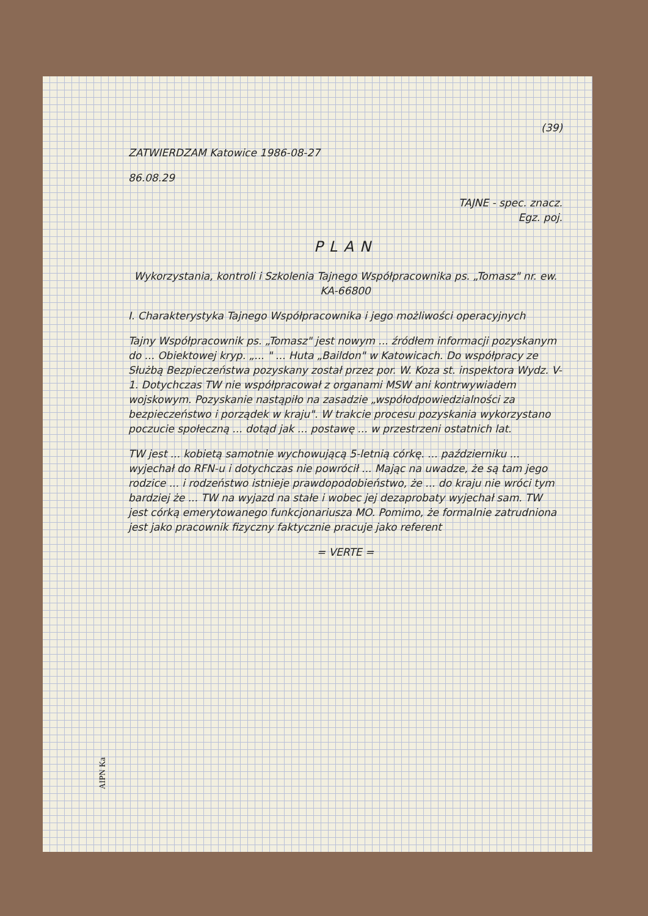(39)
ZATWIERDZAM Katowice 1986-08-27
86.08.29
TAJNE - spec. znacz.
Egz. poj.
PLAN
Wykorzystania, kontroli i Szkolenia Tajnego Współpracownika ps. „Tomasz" nr. ew. KA-66800
I. Charakterystyka Tajnego Współpracownika i jego możliwości operacyjnych
Tajny Współpracownik ps. „Tomasz" jest nowym ... źródłem informacji pozyskanym do ... Obiektowej kryp. „... " ... Huta „Baildon" w Katowicach. Do współpracy ze Służbą Bezpieczeństwa pozyskany został przez por. W. Koza st. inspektora Wydz. V-1. Dotychczas TW nie współpracował z organami MSW ani kontrwywiadem wojskowym. Pozyskanie nastąpiło na zasadzie „współodpowiedzialności za bezpieczeństwo i porządek w kraju". W trakcie procesu pozyskania wykorzystano poczucie społeczną ... dotąd jak ... postawę ... w przestrzeni ostatnich lat.
TW jest ... kobietą samotnie wychowującą 5-letnią córkę. ... październiku ... wyjechał do RFN-u i dotychczas nie powrócił ... Mając na uwadze, że są tam jego rodzice ... i rodzeństwo istnieje prawdopodobieństwo, że ... do kraju nie wróci tym bardziej że ... TW na wyjazd na stałe i wobec jej dezaprobaty wyjechał sam. TW jest córką emerytowanego funkcjonariusza MO. Pomimo, że formalnie zatrudniona jest jako pracownik fizyczny faktycznie pracuje jako referent
= VERTE =
AIPN Ka